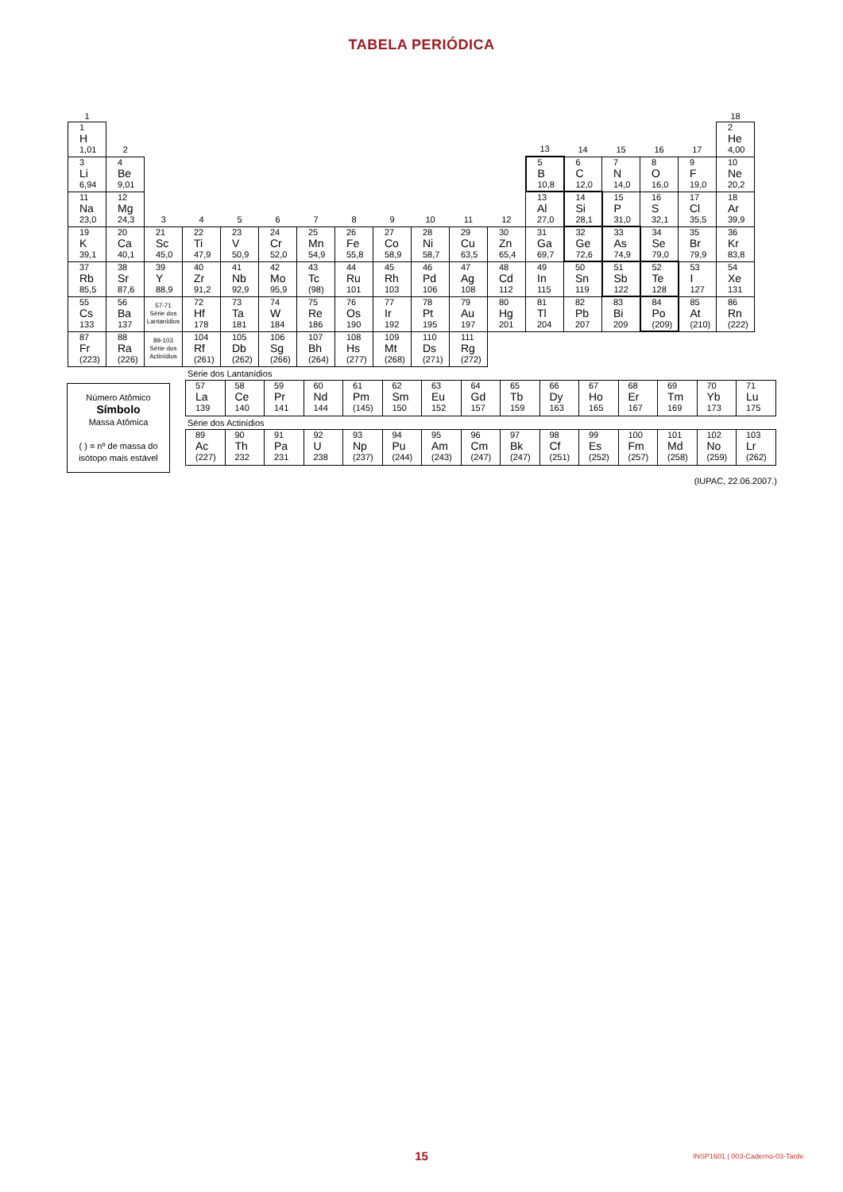TABELA PERIÓDICA
| 1 | | | | | | | | | | | | | | | | | 18 |
| 1 H 1,01 | 2 | | | | | | | | | | | 13 | 14 | 15 | 16 | 17 | 2 He 4,00 |
| 3 Li 6,94 | 4 Be 9,01 | | | | | | | | | | | 5 B 10,8 | 6 C 12,0 | 7 N 14,0 | 8 O 16,0 | 9 F 19,0 | 10 Ne 20,2 |
| 11 Na 23,0 | 12 Mg 24,3 | 3 | 4 | 5 | 6 | 7 | 8 | 9 | 10 | 11 | 12 | 13 Al 27,0 | 14 Si 28,1 | 15 P 31,0 | 16 S 32,1 | 17 Cl 35,5 | 18 Ar 39,9 |
| 19 K 39,1 | 20 Ca 40,1 | 21 Sc 45,0 | 22 Ti 47,9 | 23 V 50,9 | 24 Cr 52,0 | 25 Mn 54,9 | 26 Fe 55,8 | 27 Co 58,9 | 28 Ni 58,7 | 29 Cu 63,5 | 30 Zn 65,4 | 31 Ga 69,7 | 32 Ge 72,6 | 33 As 74,9 | 34 Se 79,0 | 35 Br 79,9 | 36 Kr 83,8 |
| 37 Rb 85,5 | 38 Sr 87,6 | 39 Y 88,9 | 40 Zr 91,2 | 41 Nb 92,9 | 42 Mo 95,9 | 43 Tc (98) | 44 Ru 101 | 45 Rh 103 | 46 Pd 106 | 47 Ag 108 | 48 Cd 112 | 49 In 115 | 50 Sn 119 | 51 Sb 122 | 52 Te 128 | 53 I 127 | 54 Xe 131 |
| 55 Cs 133 | 56 Ba 137 | 57-71 Série dos Lantanídios | 72 Hf 178 | 73 Ta 181 | 74 W 184 | 75 Re 186 | 76 Os 190 | 77 Ir 192 | 78 Pt 195 | 79 Au 197 | 80 Hg 201 | 81 Tl 204 | 82 Pb 207 | 83 Bi 209 | 84 Po (209) | 85 At (210) | 86 Rn (222) |
| 87 Fr (223) | 88 Ra (226) | 89-103 Série dos Actinídios | 104 Rf (261) | 105 Db (262) | 106 Sg (266) | 107 Bh (264) | 108 Hs (277) | 109 Mt (268) | 110 Ds (271) | 111 Rg (272) | | | | | | | |
Número Atômico
Símbolo
Massa Atômica
( ) = nº de massa do isótopo mais estável
Série dos Lantanídios
| 57 La 139 | 58 Ce 140 | 59 Pr 141 | 60 Nd 144 | 61 Pm (145) | 62 Sm 150 | 63 Eu 152 | 64 Gd 157 | 65 Tb 159 | 66 Dy 163 | 67 Ho 165 | 68 Er 167 | 69 Tm 169 | 70 Yb 173 | 71 Lu 175 |
Série dos Actinídios
| 89 Ac (227) | 90 Th 232 | 91 Pa 231 | 92 U 238 | 93 Np (237) | 94 Pu (244) | 95 Am (243) | 96 Cm (247) | 97 Bk (247) | 98 Cf (251) | 99 Es (252) | 100 Fm (257) | 101 Md (258) | 102 No (259) | 103 Lr (262) |
(IUPAC, 22.06.2007.)
15
INSP1601 | 003-Caderno-03-Tarde